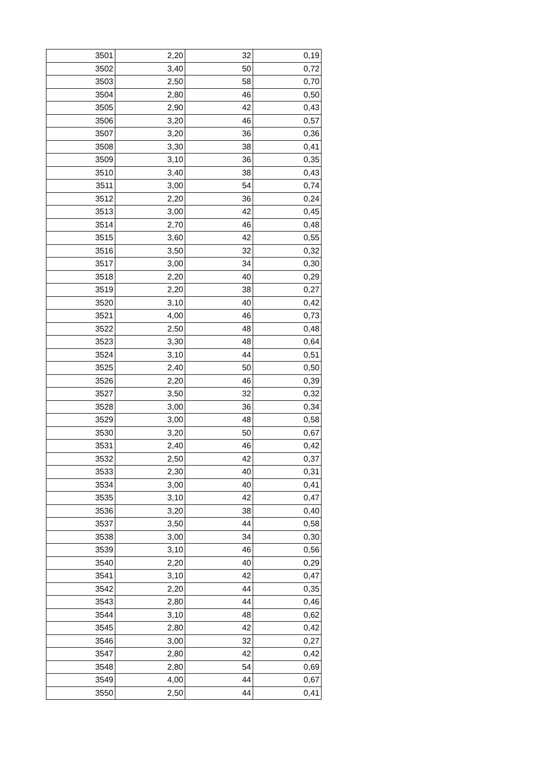| 3501 | 2,20 | 32 | 0,19 |
| 3502 | 3,40 | 50 | 0,72 |
| 3503 | 2,50 | 58 | 0,70 |
| 3504 | 2,80 | 46 | 0,50 |
| 3505 | 2,90 | 42 | 0,43 |
| 3506 | 3,20 | 46 | 0,57 |
| 3507 | 3,20 | 36 | 0,36 |
| 3508 | 3,30 | 38 | 0,41 |
| 3509 | 3,10 | 36 | 0,35 |
| 3510 | 3,40 | 38 | 0,43 |
| 3511 | 3,00 | 54 | 0,74 |
| 3512 | 2,20 | 36 | 0,24 |
| 3513 | 3,00 | 42 | 0,45 |
| 3514 | 2,70 | 46 | 0,48 |
| 3515 | 3,60 | 42 | 0,55 |
| 3516 | 3,50 | 32 | 0,32 |
| 3517 | 3,00 | 34 | 0,30 |
| 3518 | 2,20 | 40 | 0,29 |
| 3519 | 2,20 | 38 | 0,27 |
| 3520 | 3,10 | 40 | 0,42 |
| 3521 | 4,00 | 46 | 0,73 |
| 3522 | 2,50 | 48 | 0,48 |
| 3523 | 3,30 | 48 | 0,64 |
| 3524 | 3,10 | 44 | 0,51 |
| 3525 | 2,40 | 50 | 0,50 |
| 3526 | 2,20 | 46 | 0,39 |
| 3527 | 3,50 | 32 | 0,32 |
| 3528 | 3,00 | 36 | 0,34 |
| 3529 | 3,00 | 48 | 0,58 |
| 3530 | 3,20 | 50 | 0,67 |
| 3531 | 2,40 | 46 | 0,42 |
| 3532 | 2,50 | 42 | 0,37 |
| 3533 | 2,30 | 40 | 0,31 |
| 3534 | 3,00 | 40 | 0,41 |
| 3535 | 3,10 | 42 | 0,47 |
| 3536 | 3,20 | 38 | 0,40 |
| 3537 | 3,50 | 44 | 0,58 |
| 3538 | 3,00 | 34 | 0,30 |
| 3539 | 3,10 | 46 | 0,56 |
| 3540 | 2,20 | 40 | 0,29 |
| 3541 | 3,10 | 42 | 0,47 |
| 3542 | 2,20 | 44 | 0,35 |
| 3543 | 2,80 | 44 | 0,46 |
| 3544 | 3,10 | 48 | 0,62 |
| 3545 | 2,80 | 42 | 0,42 |
| 3546 | 3,00 | 32 | 0,27 |
| 3547 | 2,80 | 42 | 0,42 |
| 3548 | 2,80 | 54 | 0,69 |
| 3549 | 4,00 | 44 | 0,67 |
| 3550 | 2,50 | 44 | 0,41 |